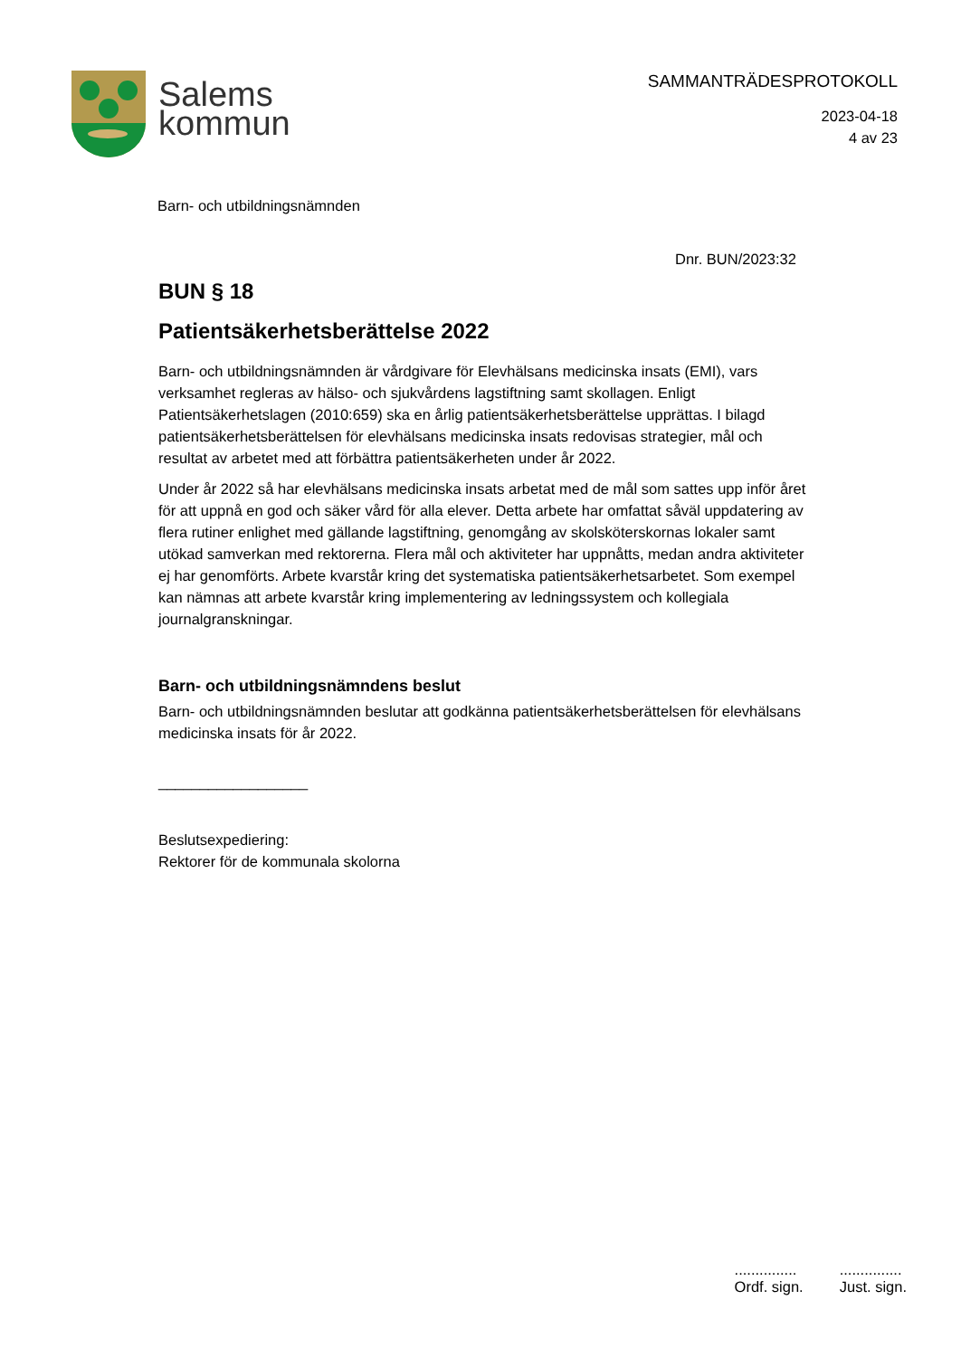Salems
kommun
SAMMANTRÄDESPROTOKOLL
2023-04-18
4 av 23
Barn- och utbildningsnämnden
Dnr. BUN/2023:32
BUN § 18
Patientsäkerhetsberättelse 2022
Barn- och utbildningsnämnden är vårdgivare för Elevhälsans medicinska insats (EMI), vars verksamhet regleras av hälso- och sjukvårdens lagstiftning samt skollagen. Enligt Patientsäkerhetslagen (2010:659) ska en årlig patientsäkerhetsberättelse upprättas. I bilagd patientsäkerhetsberättelsen för elevhälsans medicinska insats redovisas strategier, mål och resultat av arbetet med att förbättra patientsäkerheten under år 2022.
Under år 2022 så har elevhälsans medicinska insats arbetat med de mål som sattes upp inför året för att uppnå en god och säker vård för alla elever. Detta arbete har omfattat såväl uppdatering av flera rutiner enlighet med gällande lagstiftning, genomgång av skolsköterskornas lokaler samt utökad samverkan med rektorerna. Flera mål och aktiviteter har uppnåtts, medan andra aktiviteter ej har genomförts. Arbete kvarstår kring det systematiska patientsäkerhetsarbetet. Som exempel kan nämnas att arbete kvarstår kring implementering av ledningssystem och kollegiala journalgranskningar.
Barn- och utbildningsnämndens beslut
Barn- och utbildningsnämnden beslutar att godkänna patientsäkerhetsberättelsen för elevhälsans medicinska insats för år 2022.
__________________
Beslutsexpediering:
Rektorer för de kommunala skolorna
...............
Ordf. sign.
...............
Just. sign.